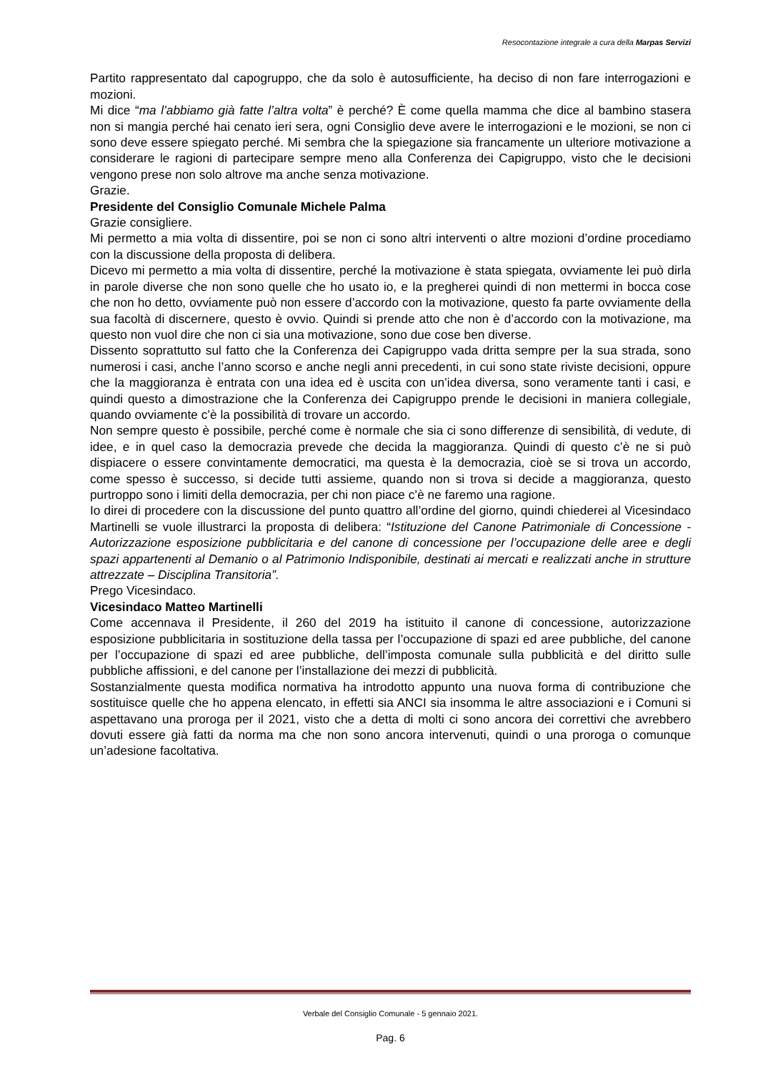Resocontazione integrale a cura della Marpas Servizi
Partito rappresentato dal capogruppo, che da solo è autosufficiente, ha deciso di non fare interrogazioni e mozioni.
Mi dice “ma l’abbiamo già fatte l’altra volta” è perché? È come quella mamma che dice al bambino stasera non si mangia perché hai cenato ieri sera, ogni Consiglio deve avere le interrogazioni e le mozioni, se non ci sono deve essere spiegato perché. Mi sembra che la spiegazione sia francamente un ulteriore motivazione a considerare le ragioni di partecipare sempre meno alla Conferenza dei Capigruppo, visto che le decisioni vengono prese non solo altrove ma anche senza motivazione.
Grazie.
Presidente del Consiglio Comunale Michele Palma
Grazie consigliere.
Mi permetto a mia volta di dissentire, poi se non ci sono altri interventi o altre mozioni d’ordine procediamo con la discussione della proposta di delibera.
Dicevo mi permetto a mia volta di dissentire, perché la motivazione è stata spiegata, ovviamente lei può dirla in parole diverse che non sono quelle che ho usato io, e la pregherei quindi di non mettermi in bocca cose che non ho detto, ovviamente può non essere d’accordo con la motivazione, questo fa parte ovviamente della sua facoltà di discernere, questo è ovvio. Quindi si prende atto che non è d’accordo con la motivazione, ma questo non vuol dire che non ci sia una motivazione, sono due cose ben diverse.
Dissento soprattutto sul fatto che la Conferenza dei Capigruppo vada dritta sempre per la sua strada, sono numerosi i casi, anche l’anno scorso e anche negli anni precedenti, in cui sono state riviste decisioni, oppure che la maggioranza è entrata con una idea ed è uscita con un’idea diversa, sono veramente tanti i casi, e quindi questo a dimostrazione che la Conferenza dei Capigruppo prende le decisioni in maniera collegiale, quando ovviamente c’è la possibilità di trovare un accordo.
Non sempre questo è possibile, perché come è normale che sia ci sono differenze di sensibilità, di vedute, di idee, e in quel caso la democrazia prevede che decida la maggioranza. Quindi di questo c’è ne si può dispiacere o essere convintamente democratici, ma questa è la democrazia, cioè se si trova un accordo, come spesso è successo, si decide tutti assieme, quando non si trova si decide a maggioranza, questo purtroppo sono i limiti della democrazia, per chi non piace c’è ne faremo una ragione.
Io direi di procedere con la discussione del punto quattro all’ordine del giorno, quindi chiederei al Vicesindaco Martinelli se vuole illustrarci la proposta di delibera: “Istituzione del Canone Patrimoniale di Concessione - Autorizzazione esposizione pubblicitaria e del canone di concessione per l’occupazione delle aree e degli spazi appartenenti al Demanio o al Patrimonio Indisponibile, destinati ai mercati e realizzati anche in strutture attrezzate – Disciplina Transitoria”.
Prego Vicesindaco.
Vicesindaco Matteo Martinelli
Come accennava il Presidente, il 260 del 2019 ha istituito il canone di concessione, autorizzazione esposizione pubblicitaria in sostituzione della tassa per l’occupazione di spazi ed aree pubbliche, del canone per l’occupazione di spazi ed aree pubbliche, dell’imposta comunale sulla pubblicità e del diritto sulle pubbliche affissioni, e del canone per l’installazione dei mezzi di pubblicità.
Sostanzialmente questa modifica normativa ha introdotto appunto una nuova forma di contribuzione che sostituisce quelle che ho appena elencato, in effetti sia ANCI sia insomma le altre associazioni e i Comuni si aspettavano una proroga per il 2021, visto che a detta di molti ci sono ancora dei correttivi che avrebbero dovuti essere già fatti da norma ma che non sono ancora intervenuti, quindi o una proroga o comunque un’adesione facoltativa.
Verbale del Consiglio Comunale - 5 gennaio 2021.
Pag. 6